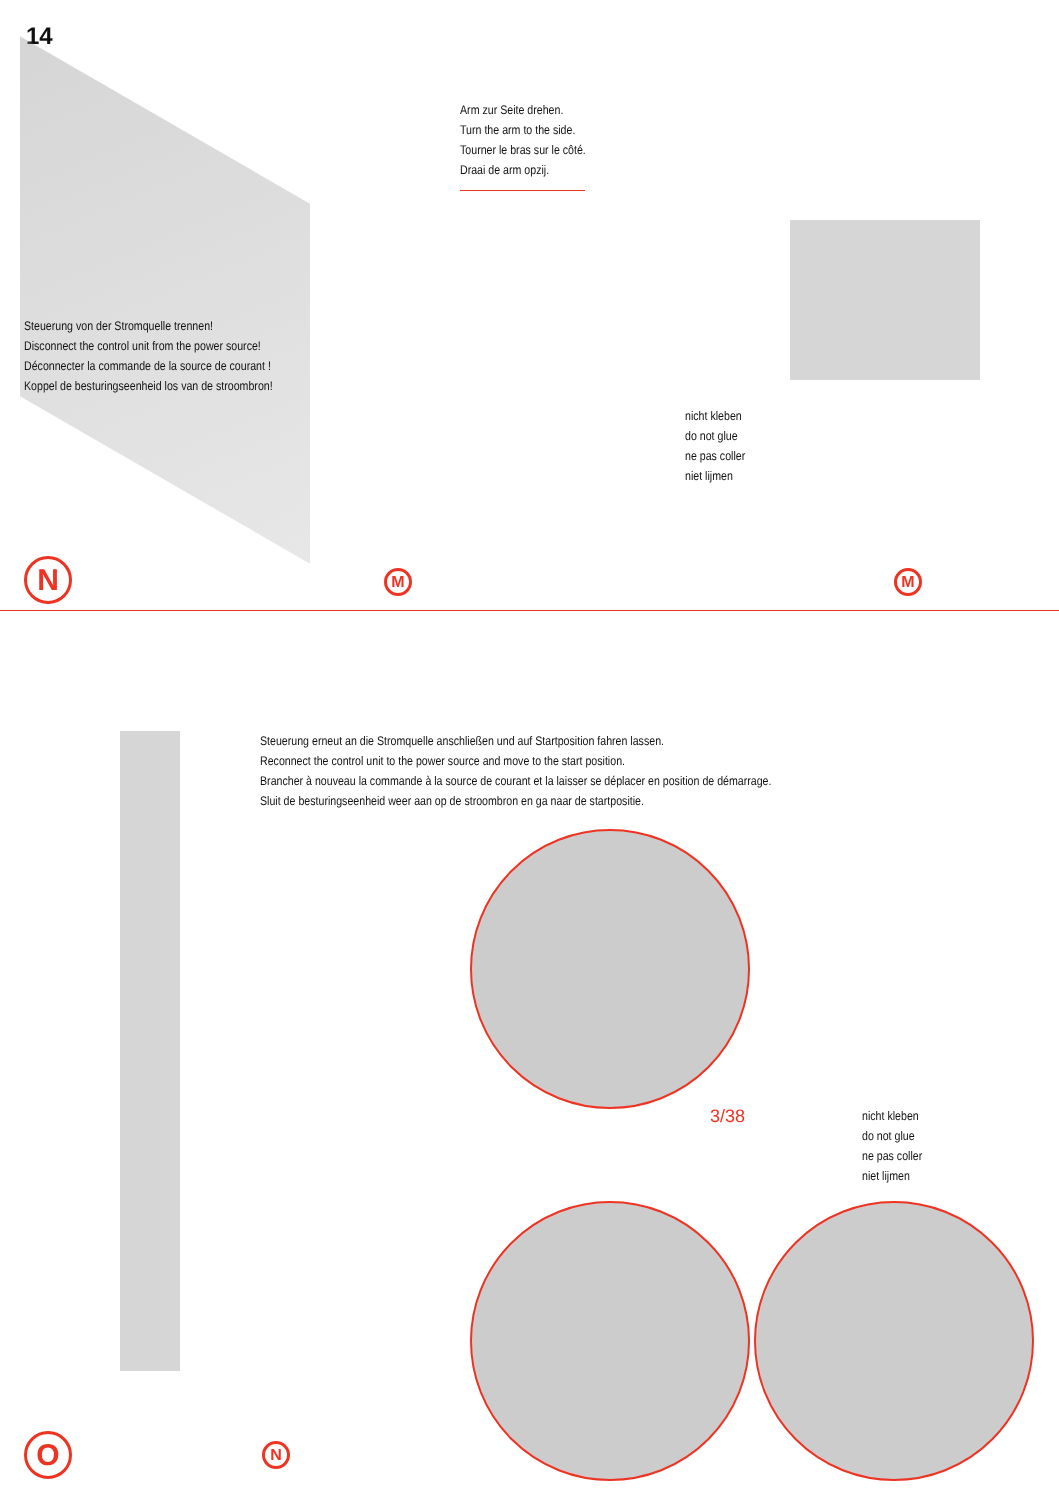14
Arm zur Seite drehen.
Turn the arm to the side.
Tourner le bras sur le côté.
Draai de arm opzij.
Steuerung von der Stromquelle trennen!
Disconnect the control unit from the power source!
Déconnecter la commande de la source de courant !
Koppel de besturingseenheid los van de stroombron!
nicht kleben
do not glue
ne pas coller
niet lijmen
N M M
Steuerung erneut an die Stromquelle anschließen und auf Startposition fahren lassen.
Reconnect the control unit to the power source and move to the start position.
Brancher à nouveau la commande à la source de courant et la laisser se déplacer en position de démarrage.
Sluit de besturingseenheid weer aan op de stroombron en ga naar de startpositie.
3/38
nicht kleben
do not glue
ne pas coller
niet lijmen
O N